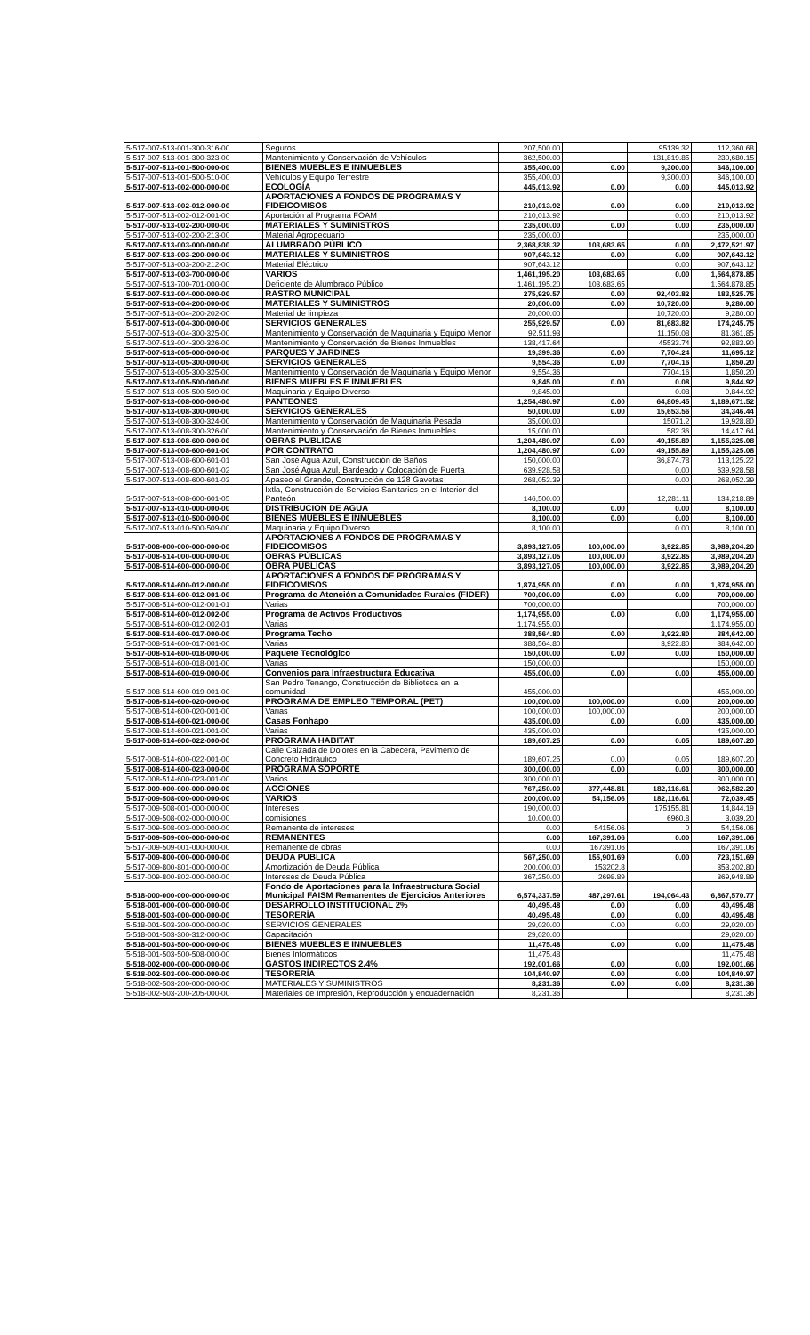| 5-517-007-513-001-300-316-00 | Seguros | 207,500.00 | | 95139.32 | 112,360.68 |
| 5-517-007-513-001-300-323-00 | Mantenimiento y Conservación de Vehículos | 362,500.00 | | 131,819.85 | 230,680.15 |
| 5-517-007-513-001-500-000-00 | BIENES MUEBLES E INMUEBLES | 355,400.00 | 0.00 | 9,300.00 | 346,100.00 |
| 5-517-007-513-001-500-510-00 | Vehículos y Equipo Terrestre | 355,400.00 | | 9,300.00 | 346,100.00 |
| 5-517-007-513-002-000-000-00 | ECOLOGÍA | 445,013.92 | 0.00 | 0.00 | 445,013.92 |
| 5-517-007-513-002-012-000-00 | APORTACIONES A FONDOS DE PROGRAMAS Y FIDEICOMISOS | 210,013.92 | 0.00 | 0.00 | 210,013.92 |
| 5-517-007-513-002-012-001-00 | Aportación al Programa FOAM | 210,013.92 | | 0.00 | 210,013.92 |
| 5-517-007-513-002-200-000-00 | MATERIALES Y SUMINISTROS | 235,000.00 | 0.00 | 0.00 | 235,000.00 |
| 5-517-007-513-002-200-213-00 | Material Agropecuario | 235,000.00 | | | 235,000.00 |
| 5-517-007-513-003-000-000-00 | ALUMBRADO PÚBLICO | 2,368,838.32 | 103,683.65 | 0.00 | 2,472,521.97 |
| 5-517-007-513-003-200-000-00 | MATERIALES Y SUMINISTROS | 907,643.12 | 0.00 | 0.00 | 907,643.12 |
| 5-517-007-513-003-200-212-00 | Material Eléctrico | 907,643.12 | | 0.00 | 907,643.12 |
| 5-517-007-513-003-700-000-00 | VARIOS | 1,461,195.20 | 103,683.65 | 0.00 | 1,564,878.85 |
| 5-517-007-513-700-701-000-00 | Deficiente de Alumbrado Público | 1,461,195.20 | 103,683.65 | | 1,564,878.85 |
| 5-517-007-513-004-000-000-00 | RASTRO MUNICIPAL | 275,929.57 | 0.00 | 92,403.82 | 183,525.75 |
| 5-517-007-513-004-200-000-00 | MATERIALES Y SUMINISTROS | 20,000.00 | 0.00 | 10,720.00 | 9,280.00 |
| 5-517-007-513-004-200-202-00 | Material de limpieza | 20,000.00 | | 10,720.00 | 9,280.00 |
| 5-517-007-513-004-300-000-00 | SERVICIOS GENERALES | 255,929.57 | 0.00 | 81,683.82 | 174,245.75 |
| 5-517-007-513-004-300-325-00 | Mantenimiento y Conservación de Maquinaria y Equipo Menor | 92,511.93 | | 11,150.08 | 81,361.85 |
| 5-517-007-513-004-300-326-00 | Mantenimiento y Conservación de Bienes Inmuebles | 138,417.64 | | 45533.74 | 92,883.90 |
| 5-517-007-513-005-000-000-00 | PARQUES Y JARDINES | 19,399.36 | 0.00 | 7,704.24 | 11,695.12 |
| 5-517-007-513-005-300-000-00 | SERVICIOS GENERALES | 9,554.36 | 0.00 | 7,704.16 | 1,850.20 |
| 5-517-007-513-005-300-325-00 | Mantenimiento y Conservación de Maquinaria y Equipo Menor | 9,554.36 | | 7704.16 | 1,850.20 |
| 5-517-007-513-005-500-000-00 | BIENES MUEBLES E INMUEBLES | 9,845.00 | 0.00 | 0.08 | 9,844.92 |
| 5-517-007-513-005-500-509-00 | Maquinaria y Equipo Diverso | 9,845.00 | | 0.08 | 9,844.92 |
| 5-517-007-513-008-000-000-00 | PANTEONES | 1,254,480.97 | 0.00 | 64,809.45 | 1,189,671.52 |
| 5-517-007-513-008-300-000-00 | SERVICIOS GENERALES | 50,000.00 | 0.00 | 15,653.56 | 34,346.44 |
| 5-517-007-513-008-300-324-00 | Mantenimiento y Conservación de Maquinaria Pesada | 35,000.00 | | 15071.2 | 19,928.80 |
| 5-517-007-513-008-300-326-00 | Mantenimiento y Conservación de Bienes Inmuebles | 15,000.00 | | 582.36 | 14,417.64 |
| 5-517-007-513-008-600-000-00 | OBRAS PUBLICAS | 1,204,480.97 | 0.00 | 49,155.89 | 1,155,325.08 |
| 5-517-007-513-008-600-601-00 | POR CONTRATO | 1,204,480.97 | 0.00 | 49,155.89 | 1,155,325.08 |
| 5-517-007-513-008-600-601-01 | San José Agua Azul, Construcción de Baños | 150,000.00 | | 36,874.78 | 113,125.22 |
| 5-517-007-513-008-600-601-02 | San José Agua Azul, Bardeado y Colocación de Puerta | 639,928.58 | | 0.00 | 639,928.58 |
| 5-517-007-513-008-600-601-03 | Apaseo el Grande, Construcción de 128 Gavetas | 268,052.39 | | 0.00 | 268,052.39 |
| 5-517-007-513-008-600-601-05 | Ixtla, Construcción de Servicios Sanitarios en el Interior del Panteón | 146,500.00 | | 12,281.11 | 134,218.89 |
| 5-517-007-513-010-000-000-00 | DISTRIBUCION DE AGUA | 8,100.00 | 0.00 | 0.00 | 8,100.00 |
| 5-517-007-513-010-500-000-00 | BIENES MUEBLES E INMUEBLES | 8,100.00 | 0.00 | 0.00 | 8,100.00 |
| 5-517-007-513-010-500-509-00 | Maquinaria y Equipo Diverso | 8,100.00 | | 0.00 | 8,100.00 |
| 5-517-008-000-000-000-000-00 | APORTACIONES A FONDOS DE PROGRAMAS Y FIDEICOMISOS | 3,893,127.05 | 100,000.00 | 3,922.85 | 3,989,204.20 |
| 5-517-008-514-000-000-000-00 | OBRAS PÚBLICAS | 3,893,127.05 | 100,000.00 | 3,922.85 | 3,989,204.20 |
| 5-517-008-514-600-000-000-00 | OBRA PÚBLICAS | 3,893,127.05 | 100,000.00 | 3,922.85 | 3,989,204.20 |
| 5-517-008-514-600-012-000-00 | APORTACIONES A FONDOS DE PROGRAMAS Y FIDEICOMISOS | 1,874,955.00 | 0.00 | 0.00 | 1,874,955.00 |
| 5-517-008-514-600-012-001-00 | Programa de Atención a Comunidades Rurales (FIDER) | 700,000.00 | 0.00 | 0.00 | 700,000.00 |
| 5-517-008-514-600-012-001-01 | Varias | 700,000.00 | | | 700,000.00 |
| 5-517-008-514-600-012-002-00 | Programa de Activos Productivos | 1,174,955.00 | 0.00 | 0.00 | 1,174,955.00 |
| 5-517-008-514-600-012-002-01 | Varias | 1,174,955.00 | | | 1,174,955.00 |
| 5-517-008-514-600-017-000-00 | Programa Techo | 388,564.80 | 0.00 | 3,922.80 | 384,642.00 |
| 5-517-008-514-600-017-001-00 | Varias | 388,564.80 | | 3,922.80 | 384,642.00 |
| 5-517-008-514-600-018-000-00 | Paquete Tecnológico | 150,000.00 | 0.00 | 0.00 | 150,000.00 |
| 5-517-008-514-600-018-001-00 | Varias | 150,000.00 | | | 150,000.00 |
| 5-517-008-514-600-019-000-00 | Convenios para Infraestructura Educativa | 455,000.00 | 0.00 | 0.00 | 455,000.00 |
| 5-517-008-514-600-019-001-00 | San Pedro Tenango, Construcción de Biblioteca en la comunidad | 455,000.00 | | | 455,000.00 |
| 5-517-008-514-600-020-000-00 | PROGRAMA DE EMPLEO TEMPORAL (PET) | 100,000.00 | 100,000.00 | 0.00 | 200,000.00 |
| 5-517-008-514-600-020-001-00 | Varias | 100,000.00 | 100,000.00 | | 200,000.00 |
| 5-517-008-514-600-021-000-00 | Casas Fonhapo | 435,000.00 | 0.00 | 0.00 | 435,000.00 |
| 5-517-008-514-600-021-001-00 | Varias | 435,000.00 | | | 435,000.00 |
| 5-517-008-514-600-022-000-00 | PROGRAMA HABITAT | 189,607.25 | 0.00 | 0.05 | 189,607.20 |
| 5-517-008-514-600-022-001-00 | Calle Calzada de Dolores en la Cabecera, Pavimento de Concreto Hidráulico | 189,607.25 | 0.00 | 0.05 | 189,607.20 |
| 5-517-008-514-600-023-000-00 | PROGRAMA SOPORTE | 300,000.00 | 0.00 | 0.00 | 300,000.00 |
| 5-517-008-514-600-023-001-00 | Varios | 300,000.00 | | | 300,000.00 |
| 5-517-009-000-000-000-000-00 | ACCIONES | 767,250.00 | 377,448.81 | 182,116.61 | 962,582.20 |
| 5-517-009-508-000-000-000-00 | VARIOS | 200,000.00 | 54,156.06 | 182,116.61 | 72,039.45 |
| 5-517-009-508-001-000-000-00 | Intereses | 190,000.00 | | 175155.81 | 14,844.19 |
| 5-517-009-508-002-000-000-00 | comisiones | 10,000.00 | | 6960.8 | 3,039.20 |
| 5-517-009-508-003-000-000-00 | Remanente de intereses | 0.00 | 54156.06 | 0 | 54,156.06 |
| 5-517-009-509-000-000-000-00 | REMANENTES | 0.00 | 167,391.06 | 0.00 | 167,391.06 |
| 5-517-009-509-001-000-000-00 | Remanente de obras | 0.00 | 167391.06 | | 167,391.06 |
| 5-517-009-800-000-000-000-00 | DEUDA PUBLICA | 567,250.00 | 155,901.69 | 0.00 | 723,151.69 |
| 5-517-009-800-801-000-000-00 | Amortización de Deuda Pública | 200,000.00 | 153202.8 | | 353,202.80 |
| 5-517-009-800-802-000-000-00 | Intereses de Deuda Pública | 367,250.00 | 2698.89 | | 369,948.89 |
| 5-518-000-000-000-000-000-00 | Fondo de Aportaciones para la Infraestructura Social Municipal FAISM Remanentes de Ejercicios Anteriores | 6,574,337.59 | 487,297.61 | 194,064.43 | 6,867,570.77 |
| 5-518-001-000-000-000-000-00 | DESARROLLO INSTITUCIONAL 2% | 40,495.48 | 0.00 | 0.00 | 40,495.48 |
| 5-518-001-503-000-000-000-00 | TESORERÍA | 40,495.48 | 0.00 | 0.00 | 40,495.48 |
| 5-518-001-503-300-000-000-00 | SERVICIOS GENERALES | 29,020.00 | 0.00 | 0.00 | 29,020.00 |
| 5-518-001-503-300-312-000-00 | Capacitación | 29,020.00 | | | 29,020.00 |
| 5-518-001-503-500-000-000-00 | BIENES MUEBLES E INMUEBLES | 11,475.48 | 0.00 | 0.00 | 11,475.48 |
| 5-518-001-503-500-508-000-00 | Bienes Informáticos | 11,475.48 | | | 11,475.48 |
| 5-518-002-000-000-000-000-00 | GASTOS INDIRECTOS 2.4% | 192,001.66 | 0.00 | 0.00 | 192,001.66 |
| 5-518-002-503-000-000-000-00 | TESORERÍA | 104,840.97 | 0.00 | 0.00 | 104,840.97 |
| 5-518-002-503-200-000-000-00 | MATERIALES Y SUMINISTROS | 8,231.36 | 0.00 | 0.00 | 8,231.36 |
| 5-518-002-503-200-205-000-00 | Materiales de Impresión, Reproducción y encuadernación | 8,231.36 | | | 8,231.36 |